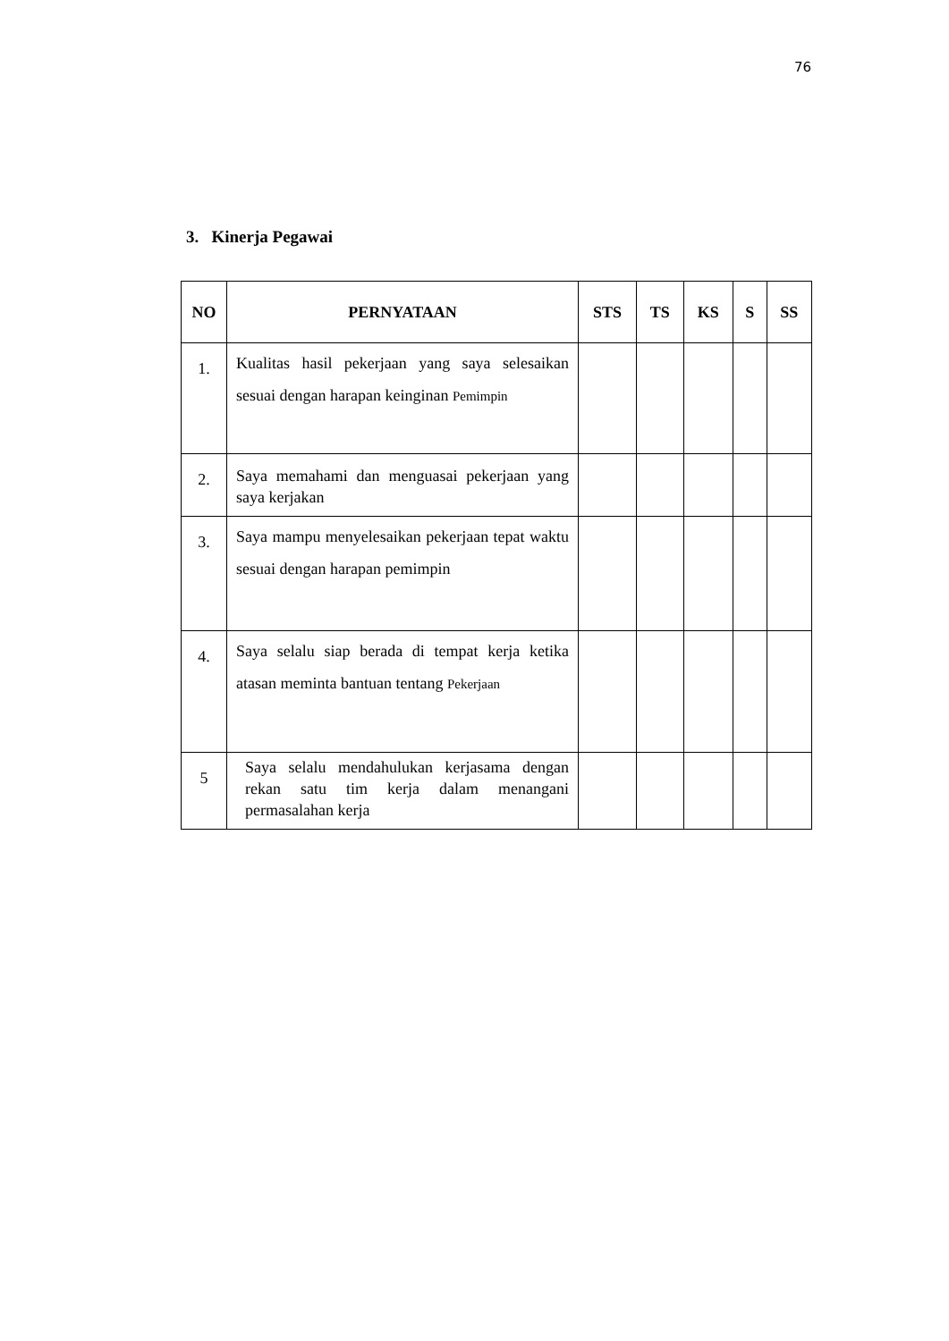76
3. Kinerja Pegawai
| NO | PERNYATAAN | STS | TS | KS | S | SS |
| --- | --- | --- | --- | --- | --- | --- |
| 1. | Kualitas hasil pekerjaan yang saya selesaikan sesuai dengan harapan keinginan Pemimpin | | | | | |
| 2. | Saya memahami dan menguasai pekerjaan yang saya kerjakan | | | | | |
| 3. | Saya mampu menyelesaikan pekerjaan tepat waktu sesuai dengan harapan pemimpin | | | | | |
| 4. | Saya selalu siap berada di tempat kerja ketika atasan meminta bantuan tentang Pekerjaan | | | | | |
| 5 | Saya selalu mendahulukan kerjasama dengan rekan satu tim kerja dalam menangani permasalahan kerja | | | | | |